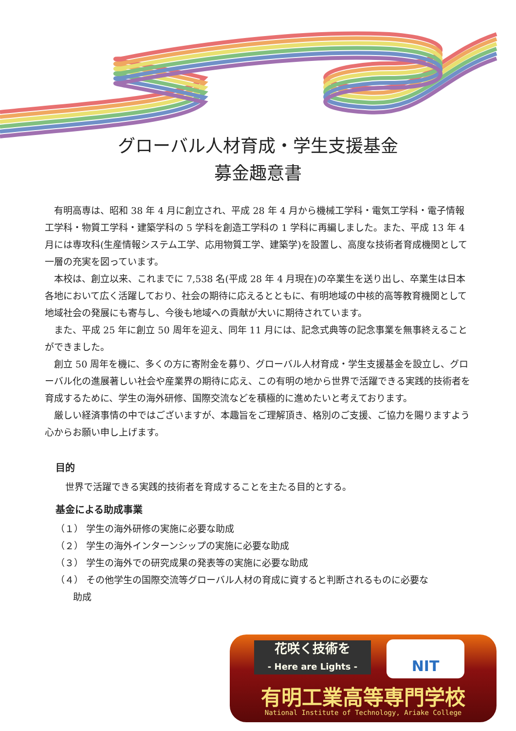グローバル人材育成・学生支援基金
募金趣意書
有明高専は、昭和 38 年 4 月に創立され、平成 28 年 4 月から機械工学科・電気工学科・電子情報工学科・物質工学科・建築学科の 5 学科を創造工学科の 1 学科に再編しました。また、平成 13 年 4 月には専攻科(生産情報システム工学、応用物質工学、建築学)を設置し、高度な技術者育成機関として一層の充実を図っています。
本校は、創立以来、これまでに 7,538 名(平成 28 年 4 月現在)の卒業生を送り出し、卒業生は日本各地において広く活躍しており、社会の期待に応えるとともに、有明地域の中核的高等教育機関として地域社会の発展にも寄与し、今後も地域への貢献が大いに期待されています。
また、平成 25 年に創立 50 周年を迎え、同年 11 月には、記念式典等の記念事業を無事終えることができました。
創立 50 周年を機に、多くの方に寄附金を募り、グローバル人材育成・学生支援基金を設立し、グローバル化の進展著しい社会や産業界の期待に応え、この有明の地から世界で活躍できる実践的技術者を育成するために、学生の海外研修、国際交流などを積極的に進めたいと考えております。
厳しい経済事情の中ではございますが、本趣旨をご理解頂き、格別のご支援、ご協力を賜りますよう心からお願い申し上げます。
目的
世界で活躍できる実践的技術者を育成することを主たる目的とする。
基金による助成事業
（１） 学生の海外研修の実施に必要な助成
（２） 学生の海外インターンシップの実施に必要な助成
（３） 学生の海外での研究成果の発表等の実施に必要な助成
（４） その他学生の国際交流等グローバル人材の育成に資すると判断されるものに必要な
助成
花咲く技術を
- Here are Lights -
NIT
有明工業高等専門学校
National Institute of Technology, Ariake College